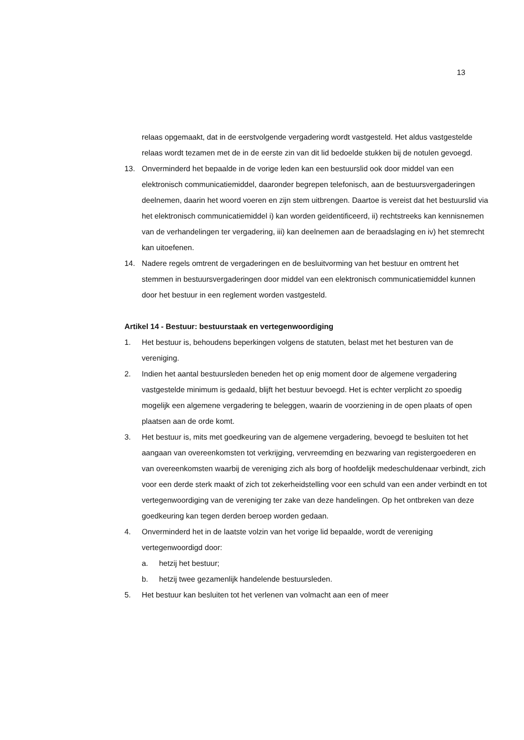13
relaas opgemaakt, dat in de eerstvolgende vergadering wordt vastgesteld. Het aldus vastgestelde relaas wordt tezamen met de in de eerste zin van dit lid bedoelde stukken bij de notulen gevoegd.
13. Onverminderd het bepaalde in de vorige leden kan een bestuurslid ook door middel van een elektronisch communicatiemiddel, daaronder begrepen telefonisch, aan de bestuursvergaderingen deelnemen, daarin het woord voeren en zijn stem uitbrengen. Daartoe is vereist dat het bestuurslid via het elektronisch communicatiemiddel i) kan worden geïdentificeerd, ii) rechtstreeks kan kennisnemen van de verhandelingen ter vergadering, iii) kan deelnemen aan de beraadslaging en iv) het stemrecht kan uitoefenen.
14. Nadere regels omtrent de vergaderingen en de besluitvorming van het bestuur en omtrent het stemmen in bestuursvergaderingen door middel van een elektronisch communicatiemiddel kunnen door het bestuur in een reglement worden vastgesteld.
Artikel 14 - Bestuur: bestuurstaak en vertegenwoordiging
1. Het bestuur is, behoudens beperkingen volgens de statuten, belast met het besturen van de vereniging.
2. Indien het aantal bestuursleden beneden het op enig moment door de algemene vergadering vastgestelde minimum is gedaald, blijft het bestuur bevoegd. Het is echter verplicht zo spoedig mogelijk een algemene vergadering te beleggen, waarin de voorziening in de open plaats of open plaatsen aan de orde komt.
3. Het bestuur is, mits met goedkeuring van de algemene vergadering, bevoegd te besluiten tot het aangaan van overeenkomsten tot verkrijging, vervreemding en bezwaring van registergoederen en van overeenkomsten waarbij de vereniging zich als borg of hoofdelijk medeschuldenaar verbindt, zich voor een derde sterk maakt of zich tot zekerheidstelling voor een schuld van een ander verbindt en tot vertegenwoordiging van de vereniging ter zake van deze handelingen. Op het ontbreken van deze goedkeuring kan tegen derden beroep worden gedaan.
4. Onverminderd het in de laatste volzin van het vorige lid bepaalde, wordt de vereniging vertegenwoordigd door:
a. hetzij het bestuur;
b. hetzij twee gezamenlijk handelende bestuursleden.
5. Het bestuur kan besluiten tot het verlenen van volmacht aan een of meer